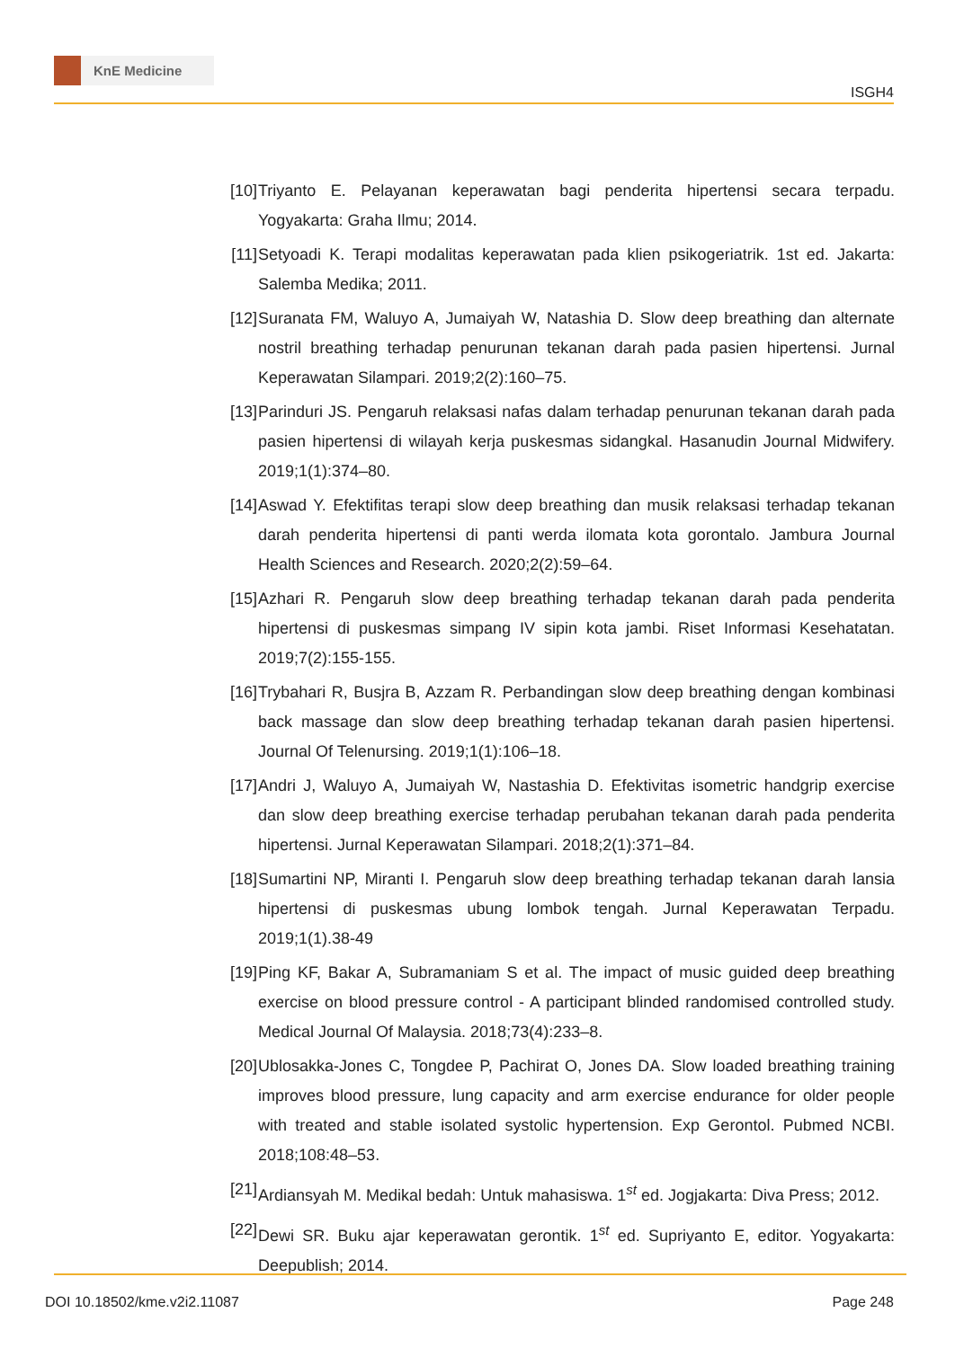KnE Medicine
ISGH4
[10] Triyanto E. Pelayanan keperawatan bagi penderita hipertensi secara terpadu. Yogyakarta: Graha Ilmu; 2014.
[11] Setyoadi K. Terapi modalitas keperawatan pada klien psikogeriatrik. 1st ed. Jakarta: Salemba Medika; 2011.
[12] Suranata FM, Waluyo A, Jumaiyah W, Natashia D. Slow deep breathing dan alternate nostril breathing terhadap penurunan tekanan darah pada pasien hipertensi. Jurnal Keperawatan Silampari. 2019;2(2):160–75.
[13] Parinduri JS. Pengaruh relaksasi nafas dalam terhadap penurunan tekanan darah pada pasien hipertensi di wilayah kerja puskesmas sidangkal. Hasanudin Journal Midwifery. 2019;1(1):374–80.
[14] Aswad Y. Efektifitas terapi slow deep breathing dan musik relaksasi terhadap tekanan darah penderita hipertensi di panti werda ilomata kota gorontalo. Jambura Journal Health Sciences and Research. 2020;2(2):59–64.
[15] Azhari R. Pengaruh slow deep breathing terhadap tekanan darah pada penderita hipertensi di puskesmas simpang IV sipin kota jambi. Riset Informasi Kesehatatan. 2019;7(2):155-155.
[16] Trybahari R, Busjra B, Azzam R. Perbandingan slow deep breathing dengan kombinasi back massage dan slow deep breathing terhadap tekanan darah pasien hipertensi. Journal Of Telenursing. 2019;1(1):106–18.
[17] Andri J, Waluyo A, Jumaiyah W, Nastashia D. Efektivitas isometric handgrip exercise dan slow deep breathing exercise terhadap perubahan tekanan darah pada penderita hipertensi. Jurnal Keperawatan Silampari. 2018;2(1):371–84.
[18] Sumartini NP, Miranti I. Pengaruh slow deep breathing terhadap tekanan darah lansia hipertensi di puskesmas ubung lombok tengah. Jurnal Keperawatan Terpadu. 2019;1(1).38-49
[19] Ping KF, Bakar A, Subramaniam S et al. The impact of music guided deep breathing exercise on blood pressure control - A participant blinded randomised controlled study. Medical Journal Of Malaysia. 2018;73(4):233–8.
[20] Ublosakka-Jones C, Tongdee P, Pachirat O, Jones DA. Slow loaded breathing training improves blood pressure, lung capacity and arm exercise endurance for older people with treated and stable isolated systolic hypertension. Exp Gerontol. Pubmed NCBI. 2018;108:48–53.
[21] Ardiansyah M. Medikal bedah: Untuk mahasiswa. 1<sup>st</sup> ed. Jogjakarta: Diva Press; 2012.
[22] Dewi SR. Buku ajar keperawatan gerontik. 1<sup>st</sup> ed. Supriyanto E, editor. Yogyakarta: Deepublish; 2014.
DOI 10.18502/kme.v2i2.11087 Page 248